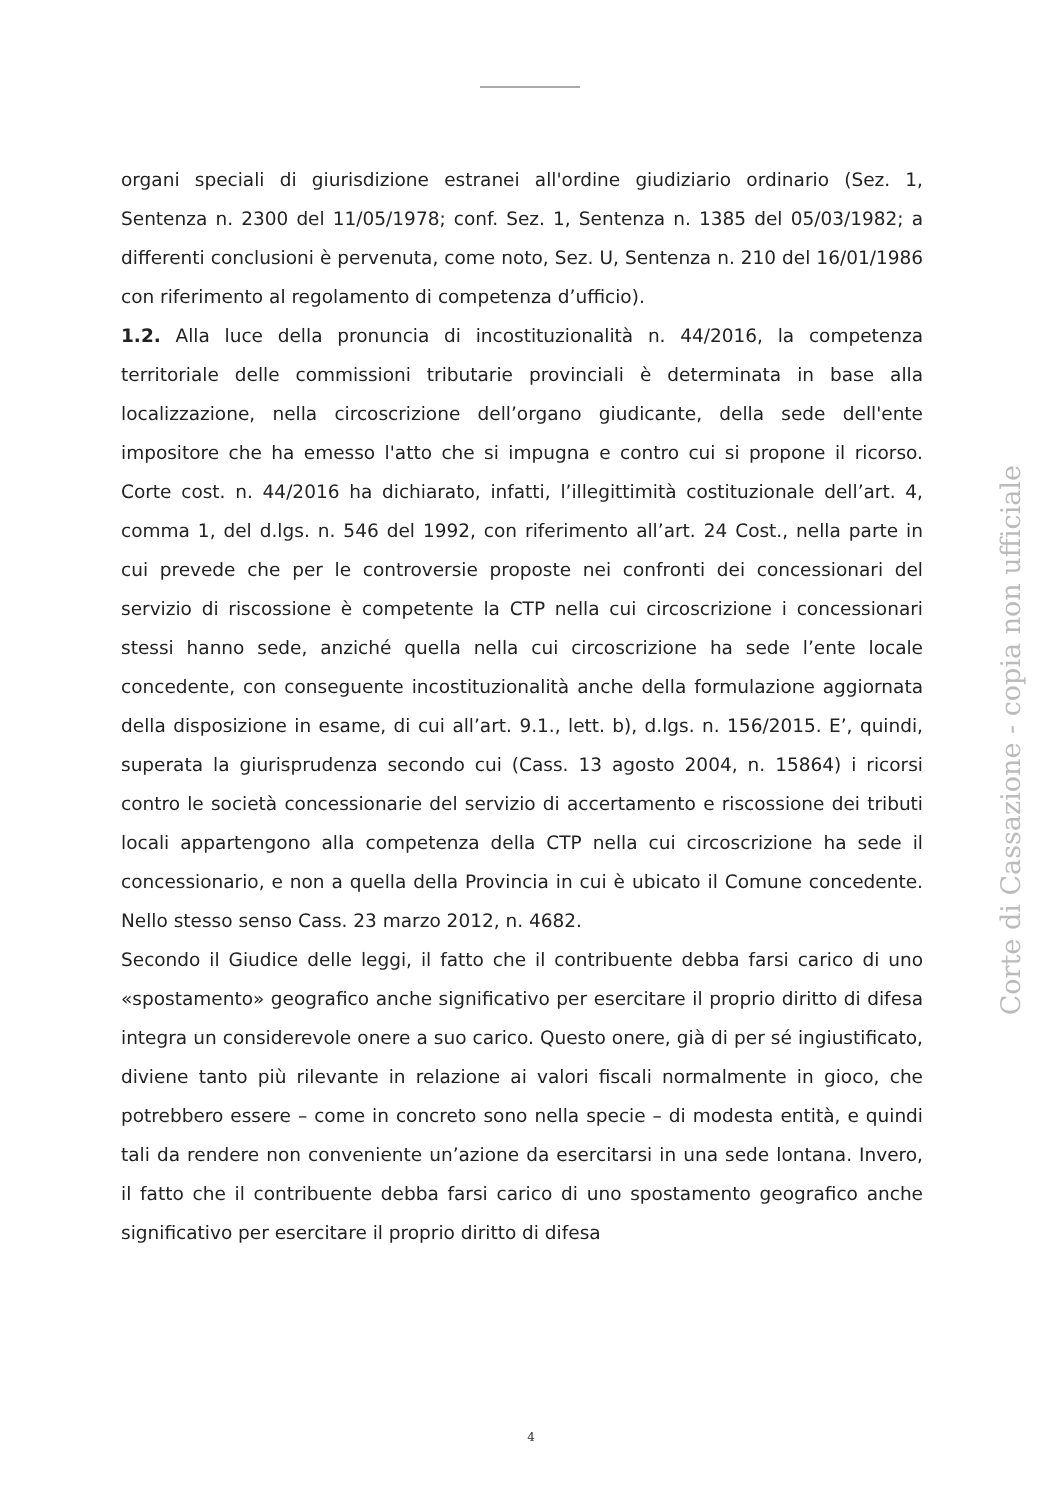organi speciali di giurisdizione estranei all'ordine giudiziario ordinario (Sez. 1, Sentenza n. 2300 del 11/05/1978; conf. Sez. 1, Sentenza n. 1385 del 05/03/1982; a differenti conclusioni è pervenuta, come noto, Sez. U, Sentenza n. 210 del 16/01/1986 con riferimento al regolamento di competenza d’ufficio).
1.2. Alla luce della pronuncia di incostituzionalità n. 44/2016, la competenza territoriale delle commissioni tributarie provinciali è determinata in base alla localizzazione, nella circoscrizione dell’organo giudicante, della sede dell'ente impositore che ha emesso l'atto che si impugna e contro cui si propone il ricorso. Corte cost. n. 44/2016 ha dichiarato, infatti, l’illegittimità costituzionale dell’art. 4, comma 1, del d.lgs. n. 546 del 1992, con riferimento all’art. 24 Cost., nella parte in cui prevede che per le controversie proposte nei confronti dei concessionari del servizio di riscossione è competente la CTP nella cui circoscrizione i concessionari stessi hanno sede, anziché quella nella cui circoscrizione ha sede l’ente locale concedente, con conseguente incostituzionalità anche della formulazione aggiornata della disposizione in esame, di cui all’art. 9.1., lett. b), d.lgs. n. 156/2015. E’, quindi, superata la giurisprudenza secondo cui (Cass. 13 agosto 2004, n. 15864) i ricorsi contro le società concessionarie del servizio di accertamento e riscossione dei tributi locali appartengono alla competenza della CTP nella cui circoscrizione ha sede il concessionario, e non a quella della Provincia in cui è ubicato il Comune concedente. Nello stesso senso Cass. 23 marzo 2012, n. 4682.
Secondo il Giudice delle leggi, il fatto che il contribuente debba farsi carico di uno «spostamento» geografico anche significativo per esercitare il proprio diritto di difesa integra un considerevole onere a suo carico. Questo onere, già di per sé ingiustificato, diviene tanto più rilevante in relazione ai valori fiscali normalmente in gioco, che potrebbero essere – come in concreto sono nella specie – di modesta entità, e quindi tali da rendere non conveniente un’azione da esercitarsi in una sede lontana. Invero, il fatto che il contribuente debba farsi carico di uno spostamento geografico anche significativo per esercitare il proprio diritto di difesa
4
Corte di Cassazione - copia non ufficiale